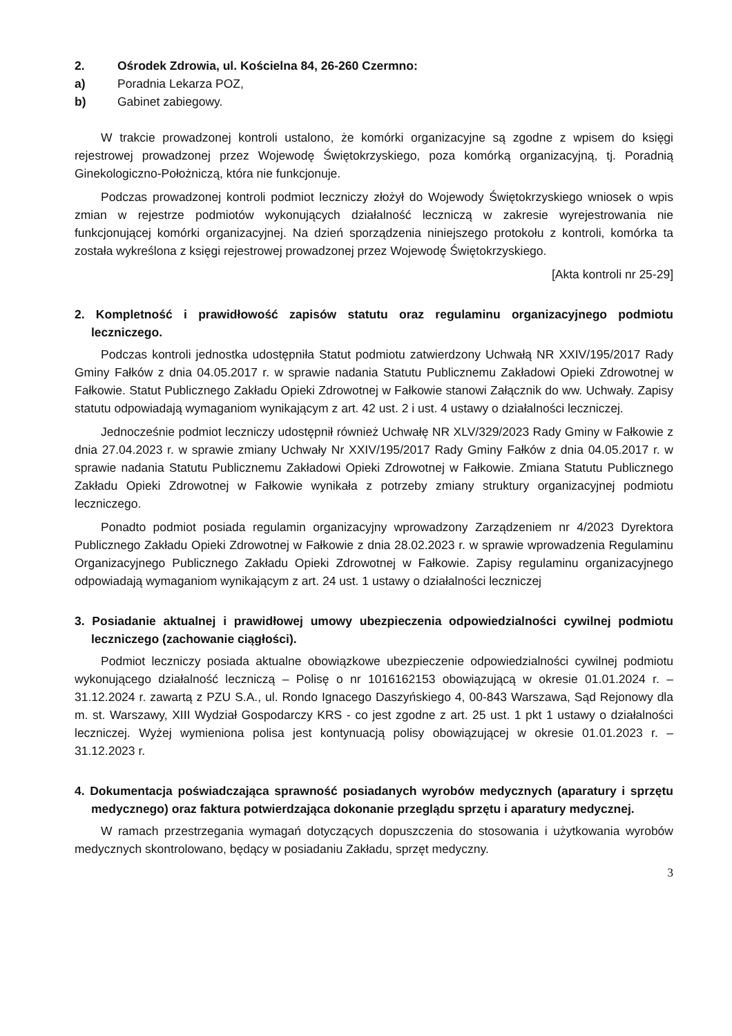2. Ośrodek Zdrowia, ul. Kościelna 84, 26-260 Czermno:
a) Poradnia Lekarza POZ,
b) Gabinet zabiegowy.
W trakcie prowadzonej kontroli ustalono, że komórki organizacyjne są zgodne z wpisem do księgi rejestrowej prowadzonej przez Wojewodę Świętokrzyskiego, poza komórką organizacyjną, tj. Poradnią Ginekologiczno-Położniczą, która nie funkcjonuje.
Podczas prowadzonej kontroli podmiot leczniczy złożył do Wojewody Świętokrzyskiego wniosek o wpis zmian w rejestrze podmiotów wykonujących działalność leczniczą w zakresie wyrejestrowania nie funkcjonującej komórki organizacyjnej. Na dzień sporządzenia niniejszego protokołu z kontroli, komórka ta została wykreślona z księgi rejestrowej prowadzonej przez Wojewodę Świętokrzyskiego.
[Akta kontroli nr 25-29]
2. Kompletność i prawidłowość zapisów statutu oraz regulaminu organizacyjnego podmiotu leczniczego.
Podczas kontroli jednostka udostępniła Statut podmiotu zatwierdzony Uchwałą NR XXIV/195/2017 Rady Gminy Fałków z dnia 04.05.2017 r. w sprawie nadania Statutu Publicznemu Zakładowi Opieki Zdrowotnej w Fałkowie. Statut Publicznego Zakładu Opieki Zdrowotnej w Fałkowie stanowi Załącznik do ww. Uchwały. Zapisy statutu odpowiadają wymaganiom wynikającym z art. 42 ust. 2 i ust. 4 ustawy o działalności leczniczej.
Jednocześnie podmiot leczniczy udostępnił również Uchwałę NR XLV/329/2023 Rady Gminy w Fałkowie z dnia 27.04.2023 r. w sprawie zmiany Uchwały Nr XXIV/195/2017 Rady Gminy Fałków z dnia 04.05.2017 r. w sprawie nadania Statutu Publicznemu Zakładowi Opieki Zdrowotnej w Fałkowie. Zmiana Statutu Publicznego Zakładu Opieki Zdrowotnej w Fałkowie wynikała z potrzeby zmiany struktury organizacyjnej podmiotu leczniczego.
Ponadto podmiot posiada regulamin organizacyjny wprowadzony Zarządzeniem nr 4/2023 Dyrektora Publicznego Zakładu Opieki Zdrowotnej w Fałkowie z dnia 28.02.2023 r. w sprawie wprowadzenia Regulaminu Organizacyjnego Publicznego Zakładu Opieki Zdrowotnej w Fałkowie. Zapisy regulaminu organizacyjnego odpowiadają wymaganiom wynikającym z art. 24 ust. 1 ustawy o działalności leczniczej
3. Posiadanie aktualnej i prawidłowej umowy ubezpieczenia odpowiedzialności cywilnej podmiotu leczniczego (zachowanie ciągłości).
Podmiot leczniczy posiada aktualne obowiązkowe ubezpieczenie odpowiedzialności cywilnej podmiotu wykonującego działalność leczniczą – Polisę o nr 1016162153 obowiązującą w okresie 01.01.2024 r. – 31.12.2024 r. zawartą z PZU S.A., ul. Rondo Ignacego Daszyńskiego 4, 00-843 Warszawa, Sąd Rejonowy dla m. st. Warszawy, XIII Wydział Gospodarczy KRS - co jest zgodne z art. 25 ust. 1 pkt 1 ustawy o działalności leczniczej. Wyżej wymieniona polisa jest kontynuacją polisy obowiązującej w okresie 01.01.2023 r. – 31.12.2023 r.
4. Dokumentacja poświadczająca sprawność posiadanych wyrobów medycznych (aparatury i sprzętu medycznego) oraz faktura potwierdzająca dokonanie przeglądu sprzętu i aparatury medycznej.
W ramach przestrzegania wymagań dotyczących dopuszczenia do stosowania i użytkowania wyrobów medycznych skontrolowano, będący w posiadaniu Zakładu, sprzęt medyczny.
3